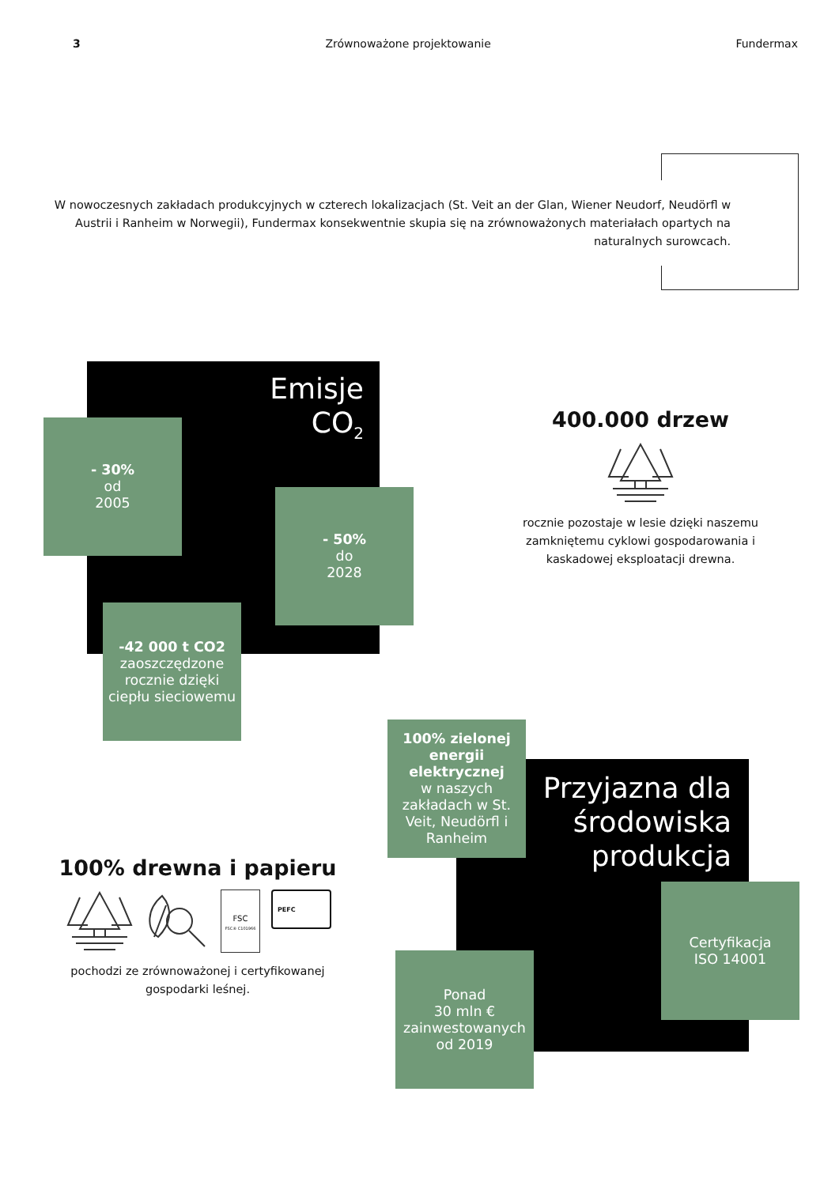3 Zrównoważone projektowanie Fundermax
W nowoczesnych zakładach produkcyjnych w czterech lokalizacjach (St. Veit an der Glan, Wiener Neudorf, Neudörfl w Austrii i Ranheim w Norwegii), Fundermax konsekwentnie skupia się na zrównoważonych materiałach opartych na naturalnych surowcach.
Emisje
CO<sub>2</sub>
- 30%
od
2005
- 50%
do
2028
-42 000 t CO2
zaoszczędzone rocznie dzięki ciepłu sieciowemu
400.000 drzew
rocznie pozostaje w lesie dzięki naszemu zamkniętemu cyklowi gospodarowania i kaskadowej eksploatacji drewna.
100% drewna i papieru
FSC
FSC® C101966
PEFC
pochodzi ze zrównoważonej i certyfikowanej gospodarki leśnej.
100% zielonej energii elektrycznej
w naszych zakładach w St. Veit, Neudörfl i Ranheim
Przyjazna dla środowiska produkcja
Certyfikacja
ISO 14001
Ponad
30 mln €
zainwestowanych
od 2019